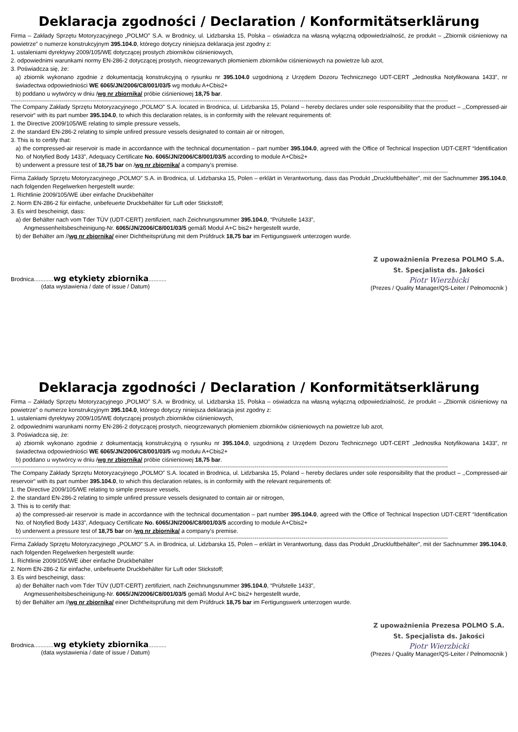Deklaracja zgodności / Declaration / Konformitätserklärung
Firma – Zakłady Sprzętu Motoryzacyjnego „POLMO” S.A. w Brodnicy, ul. Lidzbarska 15, Polska – oświadcza na własną wyłączną odpowiedzialność, że produkt – „Zbiornik ciśnieniowy na powietrze” o numerze konstrukcyjnym 395.104.0, którego dotyczy niniejsza deklaracja jest zgodny z:
1. ustaleniami dyrektywy 2009/105/WE dotyczącej prostych zbiorników ciśnieniowych,
2. odpowiednimi warunkami normy EN-286-2 dotyczącej prostych, nieogrzewanych płomieniem zbiorników ciśnieniowych na powietrze lub azot,
3. Poświadcza się, że:
a) zbiornik wykonano zgodnie z dokumentacją konstrukcyjną o rysunku nr 395.104.0 uzgodnioną z Urzędem Dozoru Technicznego UDT-CERT „Jednostka Notyfikowana 1433”, nr świadectwa odpowiedniości WE 6065/JN/2006/C8/001/03/5 wg modułu A+Cbis2+
b) poddano u wytwórcy w dniu /wg nr zbiornika/ próbie ciśnieniowej 18,75 bar.
--------------------------------------------------------------------------------------------------------------------------------------------------------------------------------------------------------------------------------
The Company Zakłady Sprzętu Motoryzacyjnego „POLMO” S.A. located in Brodnica, ul. Lidzbarska 15, Poland – hereby declares under sole responsibility that the product – ,,Compressed-air reservoir“ with its part number 395.104.0, to which this declaration relates, is in conformity with the relevant requirements of:
1. the Directive 2009/105/WE relating to simple pressure vessels,
2. the standard EN-286-2 relating to simple unfired pressure vessels designated to contain air or nitrogen,
3. This is to certify that:
a) the compressed-air reservoir is made in accordannce with the technical documentation – part number 395.104.0, agreed with the Office of Technical Inspection UDT-CERT “Identification No. of Notyfied Body 1433”, Adequacy Certificate No. 6065/JN/2006/C8/001/03/5 according to module A+Cbis2+
b) underwent a pressure test of 18,75 bar on /wg nr zbiornika/ a company’s premise.
--------------------------------------------------------------------------------------------------------------------------------------------------------------------------------------------------------------------------------
Firma Zakłady Sprzętu Motoryzacyjnego „POLMO” S.A. in Brodnica, ul. Lidzbarska 15, Polen – erklärt in Verantwortung, dass das Produkt „Druckluftbehälter”, mit der Sachnummer 395.104.0, nach folgenden Regelwerken hergestellt wurde:
1. Richtlinie 2009/105/WE über einfache Druckbehälter
2. Norm EN-286-2 für einfache, unbefeuerte Druckbehälter für Luft oder Stickstoff;
3. Es wird bescheinigt, dass:
a) der Behälter nach vom Tder TÜV (UDT-CERT) zertifiziert, nach Zeichnungsnummer 395.104.0, “Prüfstelle 1433”,
Angmessenheitsbescheinigung-Nr. 6065/JN/2006/C8/001/03/5 gemäß Modul A+C bis2+ hergestellt wurde,
b) der Behälter am //wg nr zbiornika/ einer Dichtheitsprüfung mit dem Prüfdruck 18,75 bar im Fertigungswerk unterzogen wurde.
Brodnica............wg etykiety zbiornika...........
(data wystawienia / date of issue / Datum)
Z upoważnienia Prezesa POLMO S.A.
St. Specjalista ds. Jakości
Piotr Wierzbicki
(Prezes / Quality Manager/QS-Leiter / Pełnomocnik )
Deklaracja zgodności / Declaration / Konformitätserklärung
Firma – Zakłady Sprzętu Motoryzacyjnego „POLMO” S.A. w Brodnicy, ul. Lidzbarska 15, Polska – oświadcza na własną wyłączną odpowiedzialność, że produkt – „Zbiornik ciśnieniowy na powietrze” o numerze konstrukcyjnym 395.104.0, którego dotyczy niniejsza deklaracja jest zgodny z:
1. ustaleniami dyrektywy 2009/105/WE dotyczącej prostych zbiorników ciśnieniowych,
2. odpowiednimi warunkami normy EN-286-2 dotyczącej prostych, nieogrzewanych płomieniem zbiorników ciśnieniowych na powietrze lub azot,
3. Poświadcza się, że:
a) zbiornik wykonano zgodnie z dokumentacją konstrukcyjną o rysunku nr 395.104.0, uzgodnioną z Urzędem Dozoru Technicznego UDT-CERT „Jednostka Notyfikowana 1433”, nr świadectwa odpowiedniości WE 6065/JN/2006/C8/001/03/5 wg modułu A+Cbis2+
b) poddano u wytwórcy w dniu /wg nr zbiornika/ próbie ciśnieniowej 18,75 bar.
--------------------------------------------------------------------------------------------------------------------------------------------------------------------------------------------------------------------------------
The Company Zakłady Sprzętu Motoryzacyjnego „POLMO” S.A. located in Brodnica, ul. Lidzbarska 15, Poland – hereby declares under sole responsibility that the product – ,,Compressed-air reservoir“ with its part number 395.104.0, to which this declaration relates, is in conformity with the relevant requirements of:
1. the Directive 2009/105/WE relating to simple pressure vessels,
2. the standard EN-286-2 relating to simple unfired pressure vessels designated to contain air or nitrogen,
3. This is to certify that:
a) the compressed-air reservoir is made in accordannce with the technical documentation – part number 395.104.0, agreed with the Office of Technical Inspection UDT-CERT “Identification No. of Notyfied Body 1433”, Adequacy Certificate No. 6065/JN/2006/C8/001/03/5 according to module A+Cbis2+
b) underwent a pressure test of 18,75 bar on /wg nr zbiornika/ a company’s premise.
--------------------------------------------------------------------------------------------------------------------------------------------------------------------------------------------------------------------------------
Firma Zakłady Sprzętu Motoryzacyjnego „POLMO” S.A. in Brodnica, ul. Lidzbarska 15, Polen – erklärt in Verantwortung, dass das Produkt „Druckluftbehälter”, mit der Sachnummer 395.104.0, nach folgenden Regelwerken hergestellt wurde:
1. Richtlinie 2009/105/WE über einfache Druckbehälter
2. Norm EN-286-2 für einfache, unbefeuerte Druckbehälter für Luft oder Stickstoff;
3. Es wird bescheinigt, dass:
a) der Behälter nach vom Tder TÜV (UDT-CERT) zertifiziert, nach Zeichnungsnummer 395.104.0, “Prüfstelle 1433”,
Angmessenheitsbescheinigung-Nr. 6065/JN/2006/C8/001/03/5 gemäß Modul A+C bis2+ hergestellt wurde,
b) der Behälter am //wg nr zbiornika/ einer Dichtheitsprüfung mit dem Prüfdruck 18,75 bar im Fertigungswerk unterzogen wurde.
Brodnica............wg etykiety zbiornika...........
(data wystawienia / date of issue / Datum)
Z upoważnienia Prezesa POLMO S.A.
St. Specjalista ds. Jakości
Piotr Wierzbicki
(Prezes / Quality Manager/QS-Leiter / Pełnomocnik )